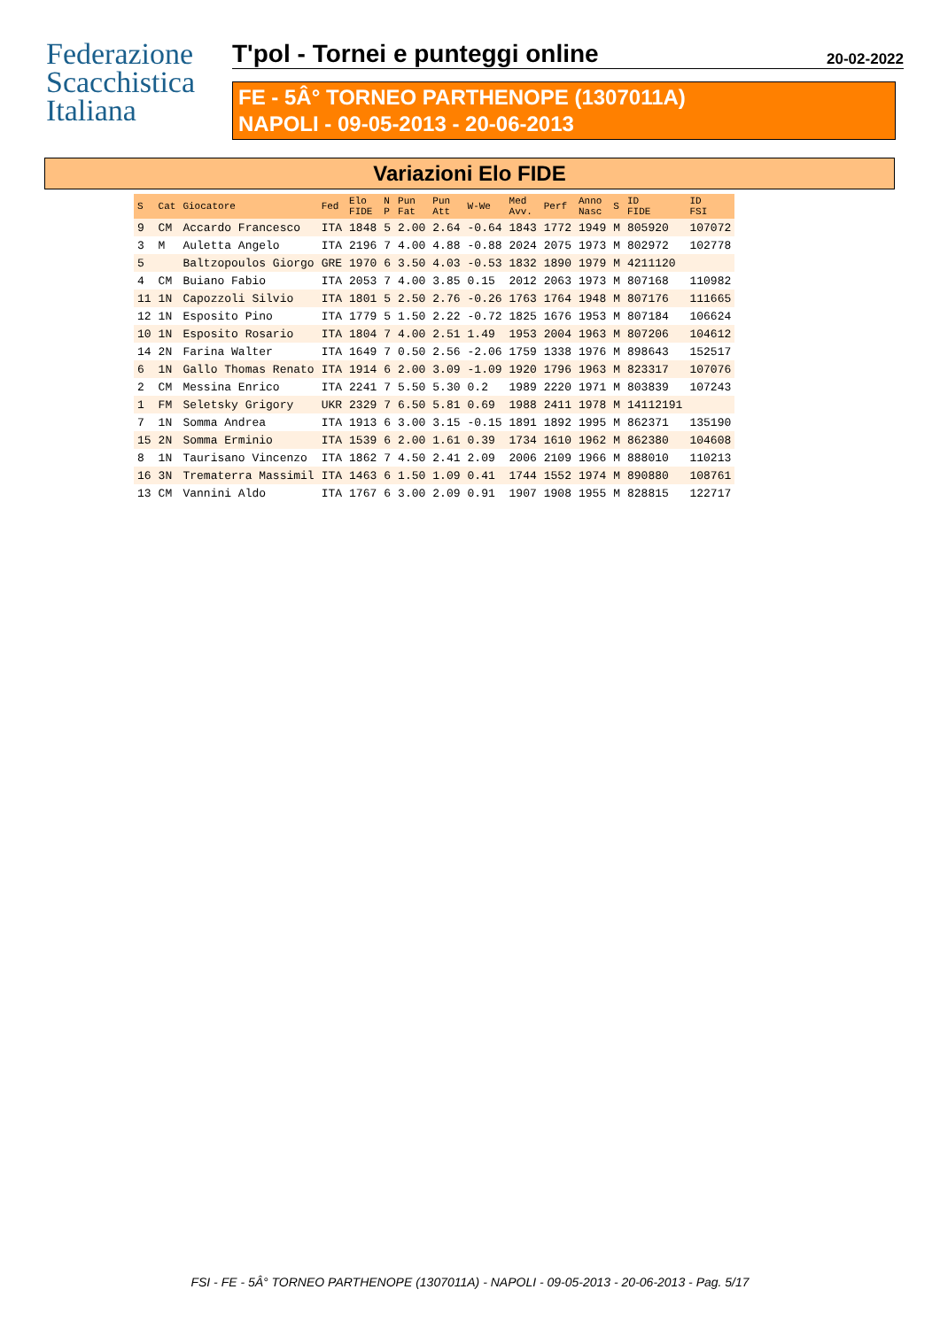Federazione Scacchistica Italiana
T'pol - Tornei e punteggi online 20-02-2022
FE - 5Â° TORNEO PARTHENOPE (1307011A)
NAPOLI - 09-05-2013 - 20-06-2013
Variazioni Elo FIDE
| S | Cat | Giocatore | Fed | Elo FIDE | N P | Pun Fat | Pun Att | W-We | Med Avv. | Perf | Anno Nasc | S | ID FIDE | ID FSI |
| --- | --- | --- | --- | --- | --- | --- | --- | --- | --- | --- | --- | --- | --- | --- |
| 9 | CM | Accardo Francesco | ITA | 1848 | 5 | 2.00 | 2.64 | -0.64 | 1843 | 1772 | 1949 | M | 805920 | 107072 |
| 3 | M | Auletta Angelo | ITA | 2196 | 7 | 4.00 | 4.88 | -0.88 | 2024 | 2075 | 1973 | M | 802972 | 102778 |
| 5 | | Baltzopoulos Giorgo | GRE | 1970 | 6 | 3.50 | 4.03 | -0.53 | 1832 | 1890 | 1979 | M | 4211120 | |
| 4 | CM | Buiano Fabio | ITA | 2053 | 7 | 4.00 | 3.85 | 0.15 | 2012 | 2063 | 1973 | M | 807168 | 110982 |
| 11 | 1N | Capozzoli Silvio | ITA | 1801 | 5 | 2.50 | 2.76 | -0.26 | 1763 | 1764 | 1948 | M | 807176 | 111665 |
| 12 | 1N | Esposito Pino | ITA | 1779 | 5 | 1.50 | 2.22 | -0.72 | 1825 | 1676 | 1953 | M | 807184 | 106624 |
| 10 | 1N | Esposito Rosario | ITA | 1804 | 7 | 4.00 | 2.51 | 1.49 | 1953 | 2004 | 1963 | M | 807206 | 104612 |
| 14 | 2N | Farina Walter | ITA | 1649 | 7 | 0.50 | 2.56 | -2.06 | 1759 | 1338 | 1976 | M | 898643 | 152517 |
| 6 | 1N | Gallo Thomas Renato | ITA | 1914 | 6 | 2.00 | 3.09 | -1.09 | 1920 | 1796 | 1963 | M | 823317 | 107076 |
| 2 | CM | Messina Enrico | ITA | 2241 | 7 | 5.50 | 5.30 | 0.2 | 1989 | 2220 | 1971 | M | 803839 | 107243 |
| 1 | FM | Seletsky Grigory | UKR | 2329 | 7 | 6.50 | 5.81 | 0.69 | 1988 | 2411 | 1978 | M | 14112191 | |
| 7 | 1N | Somma Andrea | ITA | 1913 | 6 | 3.00 | 3.15 | -0.15 | 1891 | 1892 | 1995 | M | 862371 | 135190 |
| 15 | 2N | Somma Erminio | ITA | 1539 | 6 | 2.00 | 1.61 | 0.39 | 1734 | 1610 | 1962 | M | 862380 | 104608 |
| 8 | 1N | Taurisano Vincenzo | ITA | 1862 | 7 | 4.50 | 2.41 | 2.09 | 2006 | 2109 | 1966 | M | 888010 | 110213 |
| 16 | 3N | Trematerra Massimil | ITA | 1463 | 6 | 1.50 | 1.09 | 0.41 | 1744 | 1552 | 1974 | M | 890880 | 108761 |
| 13 | CM | Vannini Aldo | ITA | 1767 | 6 | 3.00 | 2.09 | 0.91 | 1907 | 1908 | 1955 | M | 828815 | 122717 |
FSI - FE - 5Â° TORNEO PARTHENOPE (1307011A) - NAPOLI - 09-05-2013 - 20-06-2013 - Pag. 5/17